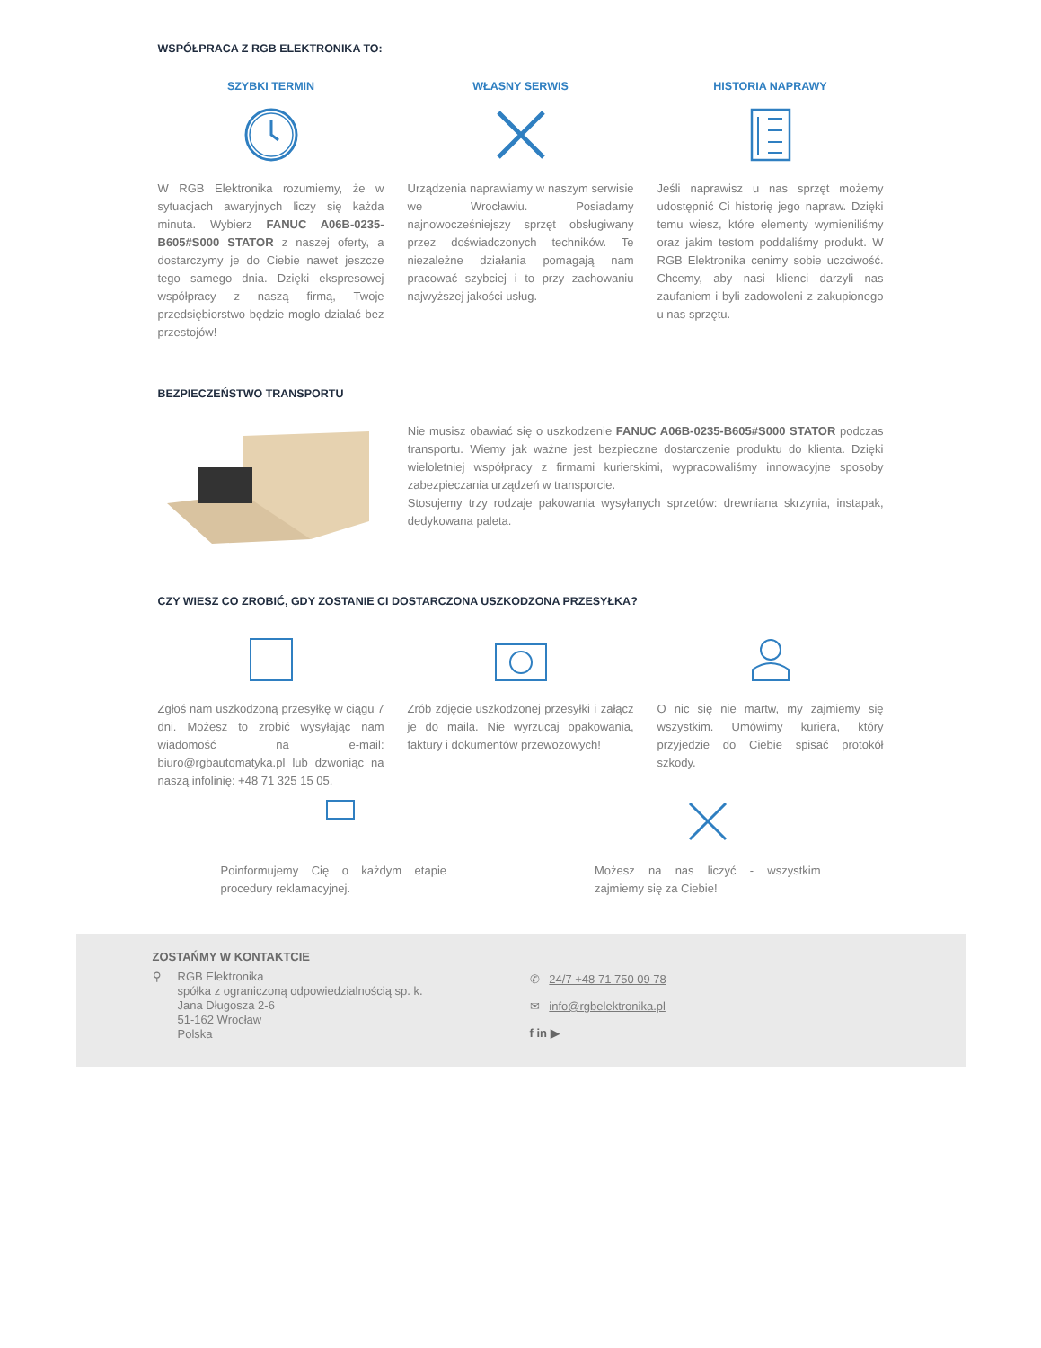WSPÓŁPRACA Z RGB ELEKTRONIKA TO:
SZYBKI TERMIN
W RGB Elektronika rozumiemy, że w sytuacjach awaryjnych liczy się każda minuta. Wybierz FANUC A06B-0235-B605#S000 STATOR z naszej oferty, a dostarczymy je do Ciebie nawet jeszcze tego samego dnia. Dzięki ekspresowej współpracy z naszą firmą, Twoje przedsiębiorstwo będzie mogło działać bez przestojów!
WŁASNY SERWIS
Urządzenia naprawiamy w naszym serwisie we Wrocławiu. Posiadamy najnowocześniejszy sprzęt obsługiwany przez doświadczonych techników. Te niezależne działania pomagają nam pracować szybciej i to przy zachowaniu najwyższej jakości usług.
HISTORIA NAPRAWY
Jeśli naprawisz u nas sprzęt możemy udostępnić Ci historię jego napraw. Dzięki temu wiesz, które elementy wymieniliśmy oraz jakim testom poddaliśmy produkt. W RGB Elektronika cenimy sobie uczciwość. Chcemy, aby nasi klienci darzyli nas zaufaniem i byli zadowoleni z zakupionego u nas sprzętu.
BEZPIECZEŃSTWO TRANSPORTU
Nie musisz obawiać się o uszkodzenie FANUC A06B-0235-B605#S000 STATOR podczas transportu. Wiemy jak ważne jest bezpieczne dostarczenie produktu do klienta. Dzięki wieloletniej współpracy z firmami kurierskimi, wypracowaliśmy innowacyjne sposoby zabezpieczania urządzeń w transporcie.
Stosujemy trzy rodzaje pakowania wysyłanych sprzetów: drewniana skrzynia, instapak, dedykowana paleta.
CZY WIESZ CO ZROBIĆ, GDY ZOSTANIE CI DOSTARCZONA USZKODZONA PRZESYŁKA?
Zgłoś nam uszkodzoną przesyłkę w ciągu 7 dni. Możesz to zrobić wysyłając nam wiadomość na e-mail: biuro@rgbautomatyka.pl lub dzwoniąc na naszą infolinię: +48 71 325 15 05.
Zrób zdjęcie uszkodzonej przesyłki i załącz je do maila. Nie wyrzucaj opakowania, faktury i dokumentów przewozowych!
O nic się nie martw, my zajmiemy się wszystkim. Umówimy kuriera, który przyjedzie do Ciebie spisać protokół szkody.
Poinformujemy Cię o każdym etapie procedury reklamacyjnej.
Możesz na nas liczyć - wszystkim zajmiemy się za Ciebie!
ZOSTAŃMY W KONTAKTCIE
⚲ RGB Elektronika
spółka z ograniczoną odpowiedzialnością sp. k.
Jana Długosza 2-6
51-162 Wrocław
Polska
✆ 24/7 +48 71 750 09 78
✉ info@rgbelektronika.pl
f in ▶